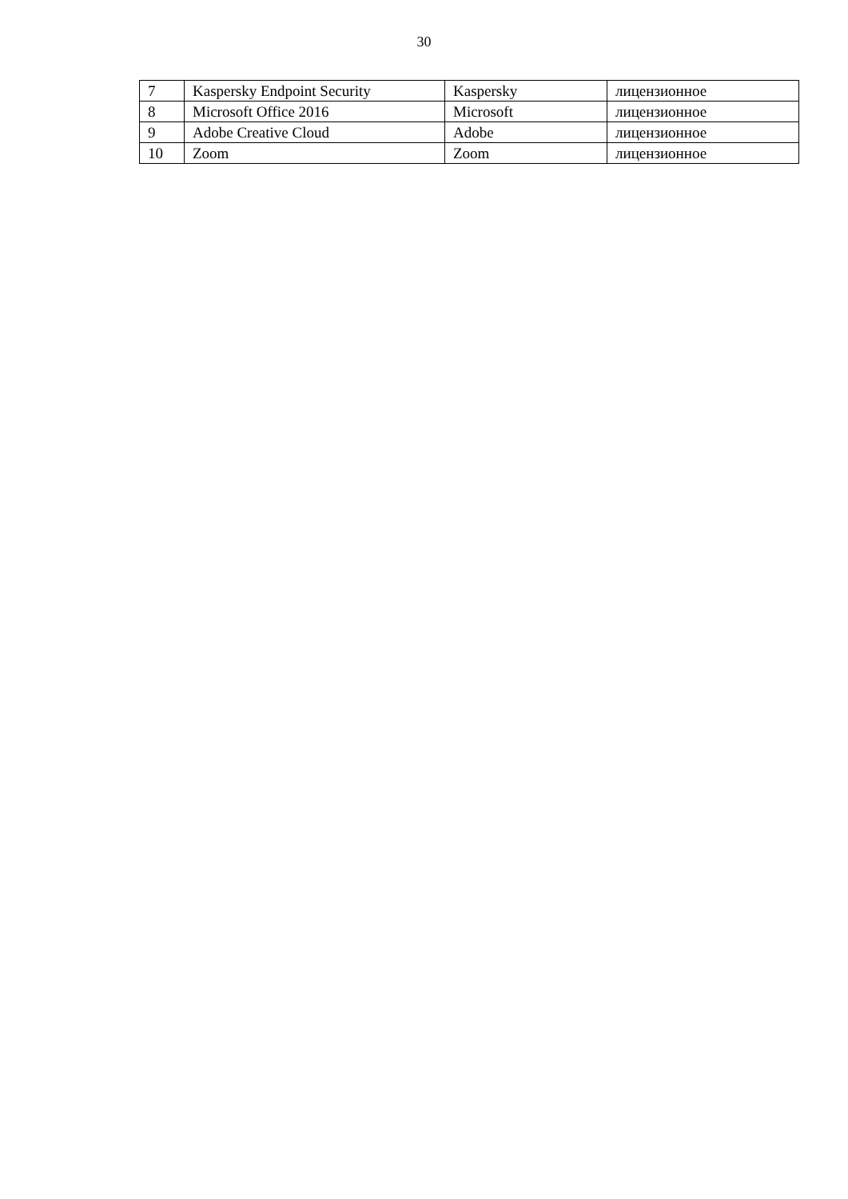30
| 7 | Kaspersky Endpoint Security | Kaspersky | лицензионное |
| 8 | Microsoft Office 2016 | Microsoft | лицензионное |
| 9 | Adobe Creative Cloud | Adobe | лицензионное |
| 10 | Zoom | Zoom | лицензионное |